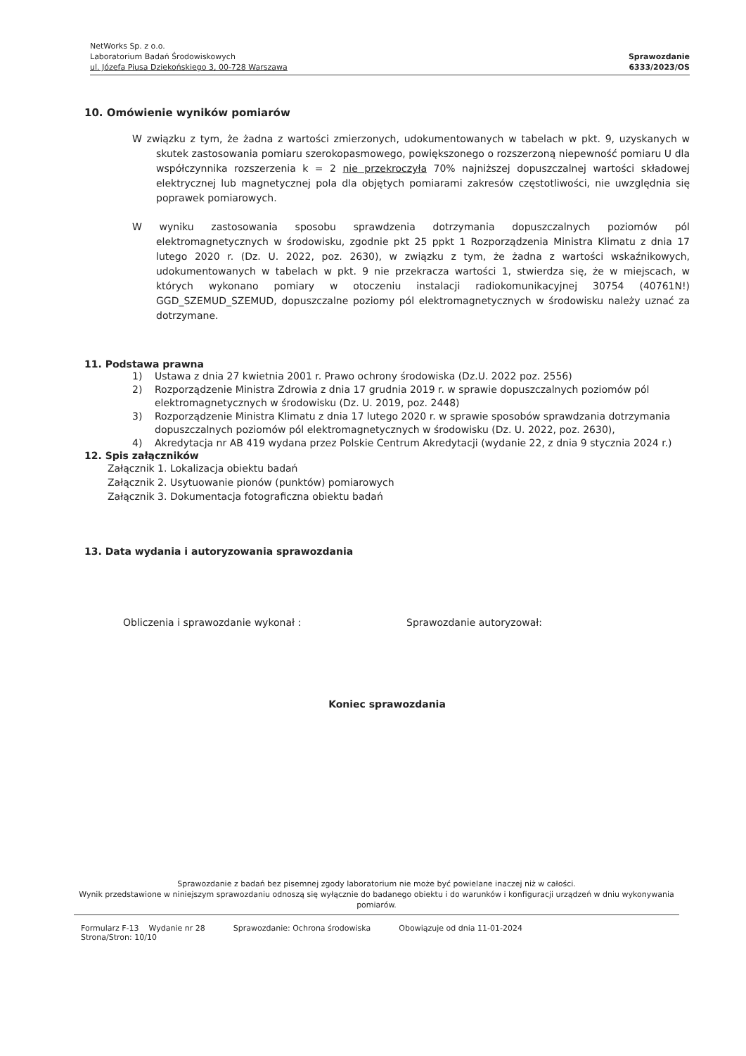NetWorks Sp. z o.o.
Laboratorium Badań Środowiskowych
ul. Józefa Piusa Dziekońskiego 3, 00-728 Warszawa
Sprawozdanie
6333/2023/OS
10. Omówienie wyników pomiarów
W związku z tym, że żadna z wartości zmierzonych, udokumentowanych w tabelach w pkt. 9, uzyskanych w skutek zastosowania pomiaru szerokopasmowego, powiększonego o rozszerzoną niepewność pomiaru U dla współczynnika rozszerzenia k = 2 nie przekroczyła 70% najniższej dopuszczalnej wartości składowej elektrycznej lub magnetycznej pola dla objętych pomiarami zakresów częstotliwości, nie uwzględnia się poprawek pomiarowych.
W wyniku zastosowania sposobu sprawdzenia dotrzymania dopuszczalnych poziomów pól elektromagnetycznych w środowisku, zgodnie pkt 25 ppkt 1 Rozporządzenia Ministra Klimatu z dnia 17 lutego 2020 r. (Dz. U. 2022, poz. 2630), w związku z tym, że żadna z wartości wskaźnikowych, udokumentowanych w tabelach w pkt. 9 nie przekracza wartości 1, stwierdza się, że w miejscach, w których wykonano pomiary w otoczeniu instalacji radiokomunikacyjnej 30754 (40761N!) GGD_SZEMUD_SZEMUD, dopuszczalne poziomy pól elektromagnetycznych w środowisku należy uznać za dotrzymane.
11. Podstawa prawna
1) Ustawa z dnia 27 kwietnia 2001 r. Prawo ochrony środowiska (Dz.U. 2022 poz. 2556)
2) Rozporządzenie Ministra Zdrowia z dnia 17 grudnia 2019 r. w sprawie dopuszczalnych poziomów pól elektromagnetycznych w środowisku (Dz. U. 2019, poz. 2448)
3) Rozporządzenie Ministra Klimatu z dnia 17 lutego 2020 r. w sprawie sposobów sprawdzania dotrzymania dopuszczalnych poziomów pól elektromagnetycznych w środowisku (Dz. U. 2022, poz. 2630),
4) Akredytacja nr AB 419 wydana przez Polskie Centrum Akredytacji (wydanie 22, z dnia 9 stycznia 2024 r.)
12. Spis załączników
Załącznik 1. Lokalizacja obiektu badań
Załącznik 2. Usytuowanie pionów (punktów) pomiarowych
Załącznik 3. Dokumentacja fotograficzna obiektu badań
13. Data wydania i autoryzowania sprawozdania
Obliczenia i sprawozdanie wykonał : Sprawozdanie autoryzował:
Koniec sprawozdania
Sprawozdanie z badań bez pisemnej zgody laboratorium nie może być powielane inaczej niż w całości.
Wynik przedstawione w niniejszym sprawozdaniu odnoszą się wyłącznie do badanego obiektu i do warunków i konfiguracji urządzeń w dniu wykonywania pomiarów.
Formularz F-13 Wydanie nr 28
Strona/Stron: 10/10
Sprawozdanie: Ochrona środowiska
Obowiązuje od dnia 11-01-2024